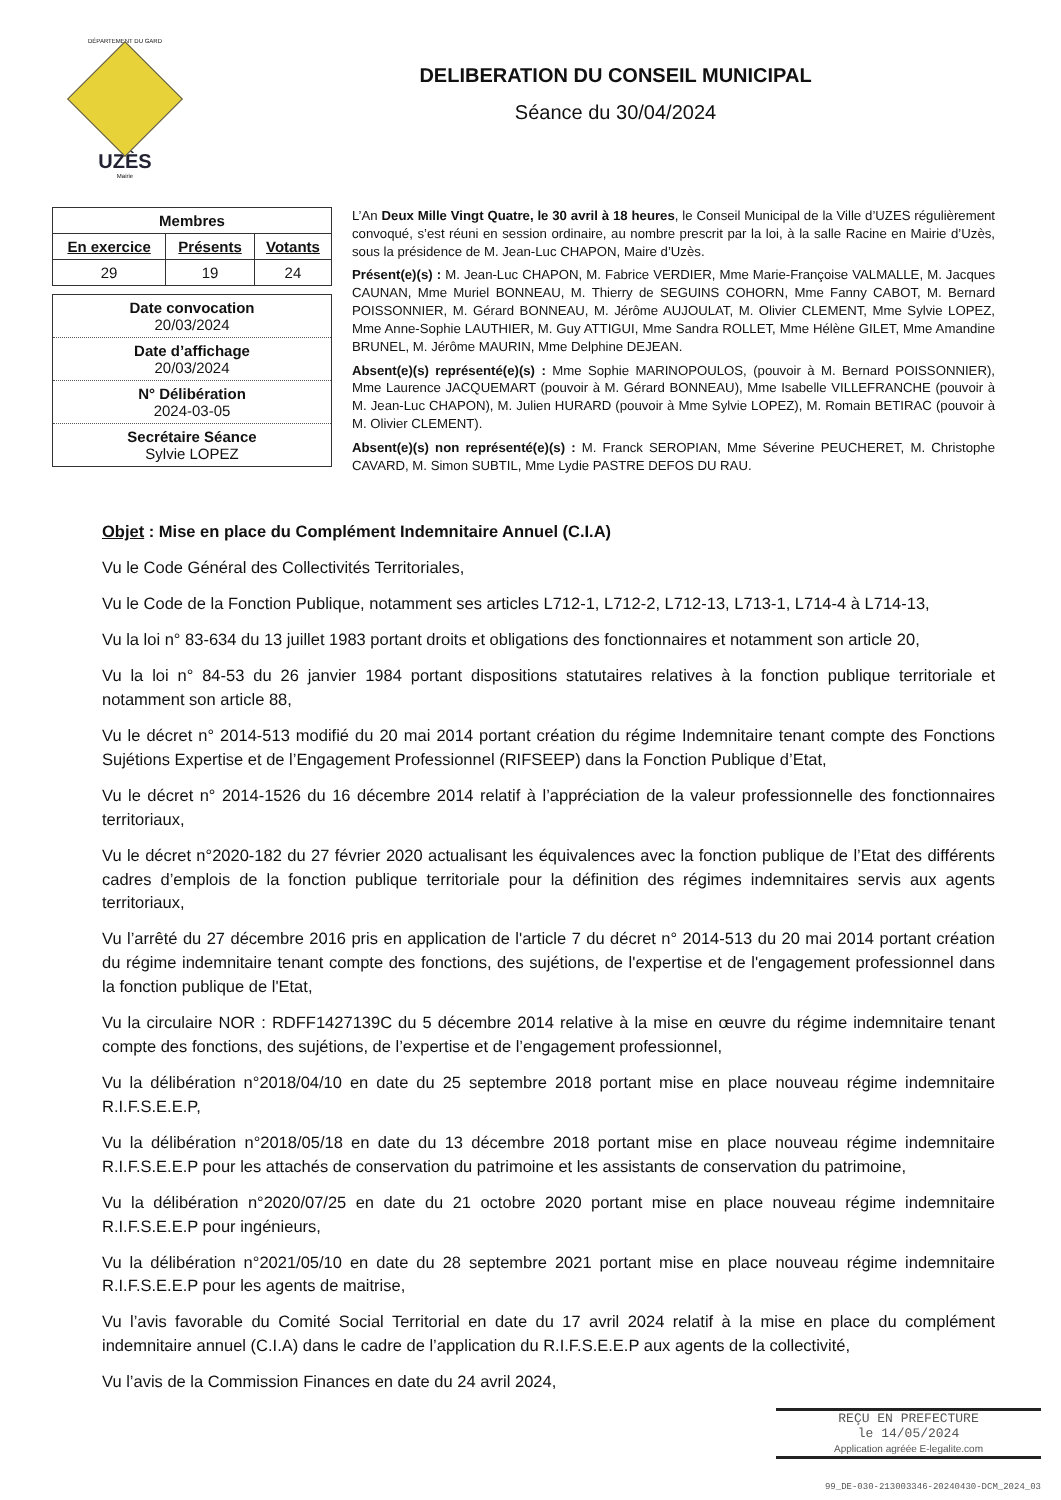DÉPARTEMENT DU GARD
UZÈS
Mairie
DELIBERATION DU CONSEIL MUNICIPAL
Séance du 30/04/2024
| Membres | | |
| --- | --- | --- |
| En exercice | Présents | Votants |
| 29 | 19 | 24 |
Date convocation
20/03/2024
Date d’affichage
20/03/2024
N° Délibération
2024-03-05
Secrétaire Séance
Sylvie LOPEZ
L’An Deux Mille Vingt Quatre, le 30 avril à 18 heures, le Conseil Municipal de la Ville d’UZES régulièrement convoqué, s’est réuni en session ordinaire, au nombre prescrit par la loi, à la salle Racine en Mairie d’Uzès, sous la présidence de M. Jean-Luc CHAPON, Maire d’Uzès.
Présent(e)(s) : M. Jean-Luc CHAPON, M. Fabrice VERDIER, Mme Marie-Françoise VALMALLE, M. Jacques CAUNAN, Mme Muriel BONNEAU, M. Thierry de SEGUINS COHORN, Mme Fanny CABOT, M. Bernard POISSONNIER, M. Gérard BONNEAU, M. Jérôme AUJOULAT, M. Olivier CLEMENT, Mme Sylvie LOPEZ, Mme Anne-Sophie LAUTHIER, M. Guy ATTIGUI, Mme Sandra ROLLET, Mme Hélène GILET, Mme Amandine BRUNEL, M. Jérôme MAURIN, Mme Delphine DEJEAN.
Absent(e)(s) représenté(e)(s) : Mme Sophie MARINOPOULOS, (pouvoir à M. Bernard POISSONNIER), Mme Laurence JACQUEMART (pouvoir à M. Gérard BONNEAU), Mme Isabelle VILLEFRANCHE (pouvoir à M. Jean-Luc CHAPON), M. Julien HURARD (pouvoir à Mme Sylvie LOPEZ), M. Romain BETIRAC (pouvoir à M. Olivier CLEMENT).
Absent(e)(s) non représenté(e)(s) : M. Franck SEROPIAN, Mme Séverine PEUCHERET, M. Christophe CAVARD, M. Simon SUBTIL, Mme Lydie PASTRE DEFOS DU RAU.
Objet : Mise en place du Complément Indemnitaire Annuel (C.I.A)
Vu le Code Général des Collectivités Territoriales,
Vu le Code de la Fonction Publique, notamment ses articles L712-1, L712-2, L712-13, L713-1, L714-4 à L714-13,
Vu la loi n° 83-634 du 13 juillet 1983 portant droits et obligations des fonctionnaires et notamment son article 20,
Vu la loi n° 84-53 du 26 janvier 1984 portant dispositions statutaires relatives à la fonction publique territoriale et notamment son article 88,
Vu le décret n° 2014-513 modifié du 20 mai 2014 portant création du régime Indemnitaire tenant compte des Fonctions Sujétions Expertise et de l’Engagement Professionnel (RIFSEEP) dans la Fonction Publique d’Etat,
Vu le décret n° 2014-1526 du 16 décembre 2014 relatif à l’appréciation de la valeur professionnelle des fonctionnaires territoriaux,
Vu le décret n°2020-182 du 27 février 2020 actualisant les équivalences avec la fonction publique de l’Etat des différents cadres d’emplois de la fonction publique territoriale pour la définition des régimes indemnitaires servis aux agents territoriaux,
Vu l’arrêté du 27 décembre 2016 pris en application de l'article 7 du décret n° 2014-513 du 20 mai 2014 portant création du régime indemnitaire tenant compte des fonctions, des sujétions, de l'expertise et de l'engagement professionnel dans la fonction publique de l'Etat,
Vu la circulaire NOR : RDFF1427139C du 5 décembre 2014 relative à la mise en œuvre du régime indemnitaire tenant compte des fonctions, des sujétions, de l’expertise et de l’engagement professionnel,
Vu la délibération n°2018/04/10 en date du 25 septembre 2018 portant mise en place nouveau régime indemnitaire R.I.F.S.E.E.P,
Vu la délibération n°2018/05/18 en date du 13 décembre 2018 portant mise en place nouveau régime indemnitaire R.I.F.S.E.E.P pour les attachés de conservation du patrimoine et les assistants de conservation du patrimoine,
Vu la délibération n°2020/07/25 en date du 21 octobre 2020 portant mise en place nouveau régime indemnitaire R.I.F.S.E.E.P pour ingénieurs,
Vu la délibération n°2021/05/10 en date du 28 septembre 2021 portant mise en place nouveau régime indemnitaire R.I.F.S.E.E.P pour les agents de maitrise,
Vu l’avis favorable du Comité Social Territorial en date du 17 avril 2024 relatif à la mise en place du complément indemnitaire annuel (C.I.A) dans le cadre de l’application du R.I.F.S.E.E.P aux agents de la collectivité,
Vu l’avis de la Commission Finances en date du 24 avril 2024,
REÇU EN PREFECTURE
le 14/05/2024
Application agréée E-legalite.com
99_DE-030-213003346-20240430-DCM_2024_03